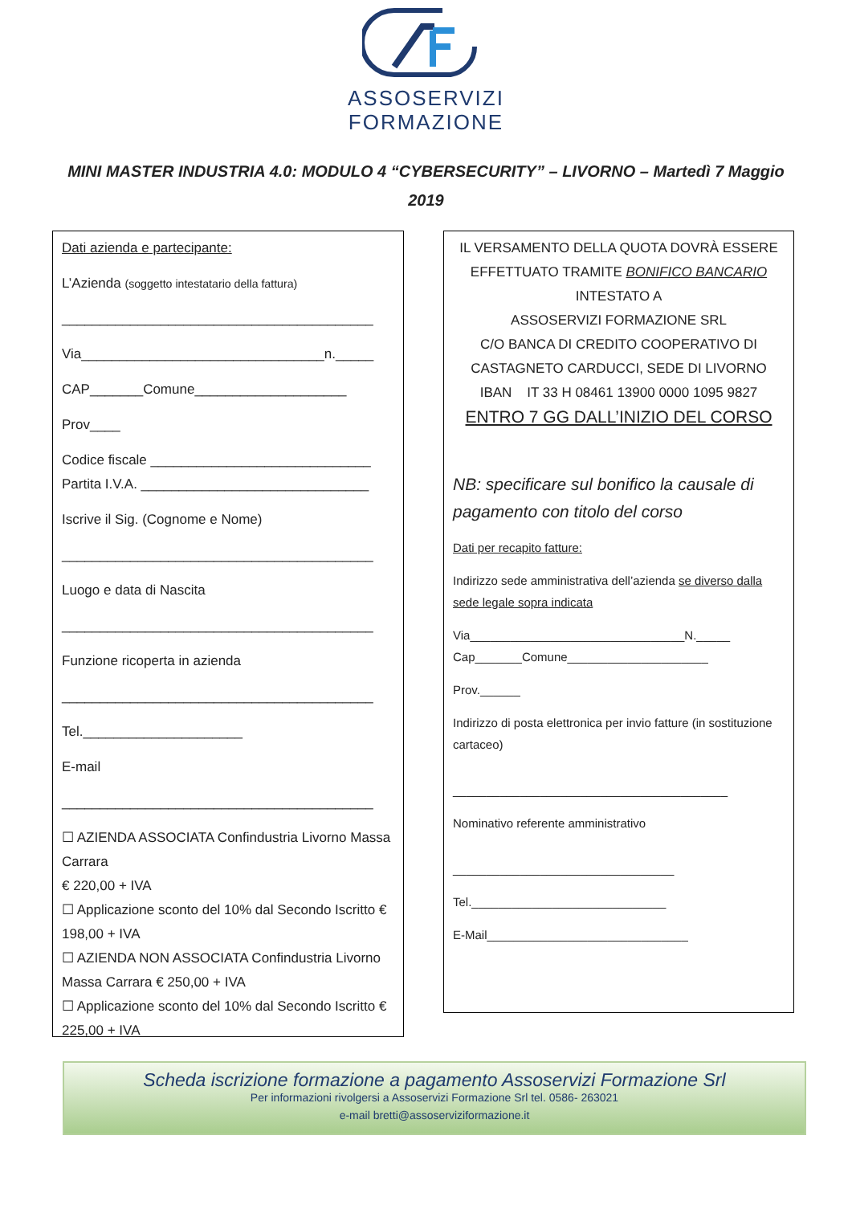ASSOSERVIZI
FORMAZIONE
MINI MASTER INDUSTRIA 4.0: MODULO 4 “CYBERSECURITY” – LIVORNO – Martedì 7 Maggio 2019
Dati azienda e partecipante:
L’Azienda (soggetto intestatario della fattura)
_________________________________________
Via________________________________n._____
CAP_______Comune____________________
Prov____
Codice fiscale _____________________________
Partita I.V.A. ______________________________
Iscrive il Sig. (Cognome e Nome)
_________________________________________
Luogo e data di Nascita
_________________________________________
Funzione ricoperta in azienda
_________________________________________
Tel._____________________
E-mail
_________________________________________
☐ AZIENDA ASSOCIATA Confindustria Livorno Massa Carrara
€ 220,00 + IVA
☐ Applicazione sconto del 10% dal Secondo Iscritto € 198,00 + IVA
☐ AZIENDA NON ASSOCIATA Confindustria Livorno Massa Carrara € 250,00 + IVA
☐ Applicazione sconto del 10% dal Secondo Iscritto € 225,00 + IVA
IL VERSAMENTO DELLA QUOTA DOVRÀ ESSERE EFFETTUATO TRAMITE BONIFICO BANCARIO
INTESTATO A
ASSOSERVIZI FORMAZIONE SRL
C/O BANCA DI CREDITO COOPERATIVO DI CASTAGNETO CARDUCCI, SEDE DI LIVORNO
IBAN IT 33 H 08461 13900 0000 1095 9827
ENTRO 7 GG DALL’INIZIO DEL CORSO
NB: specificare sul bonifico la causale di pagamento con titolo del corso
Dati per recapito fatture:
Indirizzo sede amministrativa dell’azienda se diverso dalla sede legale sopra indicata
Via________________________________N._____
Cap_______Comune_____________________
Prov.______
Indirizzo di posta elettronica per invio fatture (in sostituzione cartaceo)
_________________________________________
Nominativo referente amministrativo
_________________________________
Tel._____________________________
E-Mail______________________________
Scheda iscrizione formazione a pagamento Assoservizi Formazione Srl
Per informazioni rivolgersi a Assoservizi Formazione Srl tel. 0586- 263021
e-mail bretti@assoserviziformazione.it